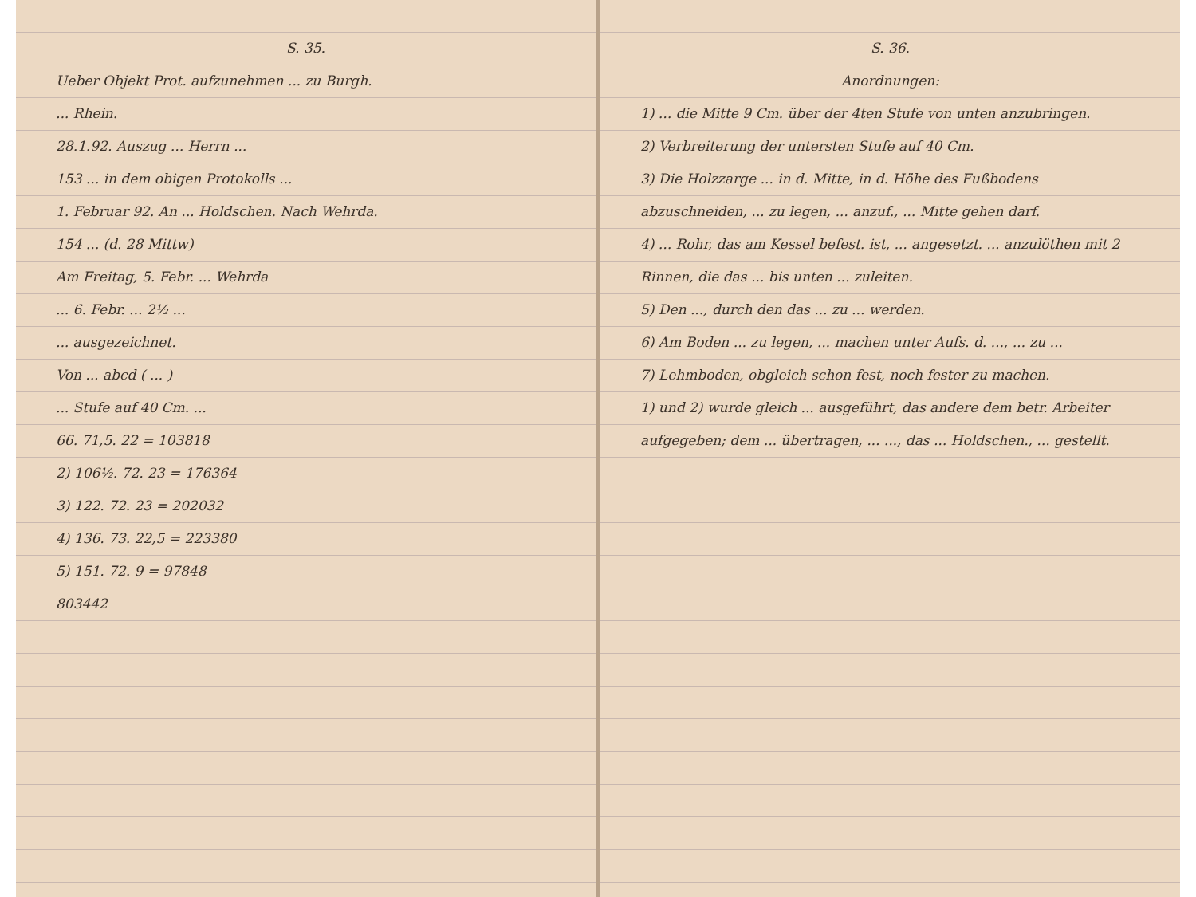S. 35.
Ueber Objekt Prot. aufzunehmen ... zu Burgh.
... Rhein.
28.1.92. Auszug ... Herrn ...
153 ... in dem obigen Protokolls ...
1. Februar 92. An ... Holdschen. Nach Wehrda.
154 ... (d. 28 Mittw)
Am Freitag, 5. Febr. ... Wehrda
... 6. Febr. ... 2½ ...
... ausgezeichnet.
Von ... abcd ( ... )
... Stufe auf 40 Cm. ...
66. 71,5. 22 = 103818
2) 106½. 72. 23 = 176364
3) 122. 72. 23 = 202032
4) 136. 73. 22,5 = 223380
5) 151. 72. 9 = 97848
803442
S. 36.
Anordnungen:
1) ... die Mitte 9 Cm. über der 4ten Stufe von unten anzubringen.
2) Verbreiterung der untersten Stufe auf 40 Cm.
3) Die Holzzarge ... in d. Mitte, in d. Höhe des Fußbodens abzuschneiden, ... zu legen, ... anzuf., ... Mitte gehen darf.
4) ... Rohr, das am Kessel befest. ist, ... angesetzt. ... anzulöthen mit 2 Rinnen, die das ... bis unten ... zuleiten.
5) Den ..., durch den das ... zu ... werden.
6) Am Boden ... zu legen, ... machen unter Aufs. d. ..., ... zu ...
7) Lehmboden, obgleich schon fest, noch fester zu machen.
1) und 2) wurde gleich ... ausgeführt, das andere dem betr. Arbeiter aufgegeben; dem ... übertragen, ... ..., das ... Holdschen., ... gestellt.